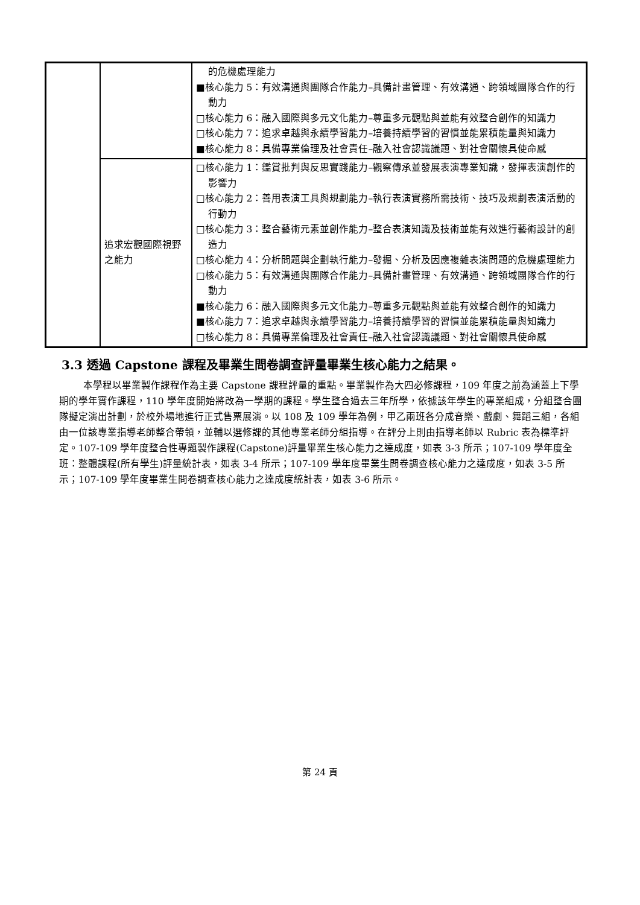| | | 的危機處理能力 ■核心能力 5：有效溝通與團隊合作能力–具備計畫管理、有效溝通、跨領域團隊合作的行動力 □核心能力 6：融入國際與多元文化能力–尊重多元觀點與並能有效整合創作的知識力 □核心能力 7：追求卓越與永續學習能力–培養持續學習的習慣並能累積能量與知識力 ■核心能力 8：具備專業倫理及社會責任–融入社會認識議題、對社會關懷具使命感 |
| | 追求宏觀國際視野之能力 | □核心能力 1：鑑賞批判與反思實踐能力–觀察傳承並發展表演專業知識，發揮表演創作的影響力 □核心能力 2：善用表演工具與規劃能力–執行表演實務所需技術、技巧及規劃表演活動的行動力 □核心能力 3：整合藝術元素並創作能力–整合表演知識及技術並能有效進行藝術設計的創造力 □核心能力 4：分析問題與企劃執行能力–發掘、分析及因應複雜表演問題的危機處理能力 □核心能力 5：有效溝通與團隊合作能力–具備計畫管理、有效溝通、跨領域團隊合作的行動力 ■核心能力 6：融入國際與多元文化能力–尊重多元觀點與並能有效整合創作的知識力 ■核心能力 7：追求卓越與永續學習能力–培養持續學習的習慣並能累積能量與知識力 □核心能力 8：具備專業倫理及社會責任–融入社會認識議題、對社會關懷具使命感 |
3.3 透過 Capstone 課程及畢業生問卷調查評量畢業生核心能力之結果。
本學程以畢業製作課程作為主要 Capstone 課程評量的重點。畢業製作為大四必修課程，109 年度之前為涵蓋上下學期的學年實作課程，110 學年度開始將改為一學期的課程。學生整合過去三年所學，依據該年學生的專業組成，分組整合團隊擬定演出計劃，於校外場地進行正式售票展演。以 108 及 109 學年為例，甲乙兩班各分成音樂、戲劇、舞蹈三組，各組由一位該專業指導老師整合帶領，並輔以選修課的其他專業老師分組指導。在評分上則由指導老師以 Rubric 表為標準評定。107-109 學年度整合性專題製作課程(Capstone)評量畢業生核心能力之達成度，如表 3-3 所示；107-109 學年度全班：整體課程(所有學生)評量統計表，如表 3-4 所示；107-109 學年度畢業生問卷調查核心能力之達成度，如表 3-5 所示；107-109 學年度畢業生問卷調查核心能力之達成度統計表，如表 3-6 所示。
第 24 頁